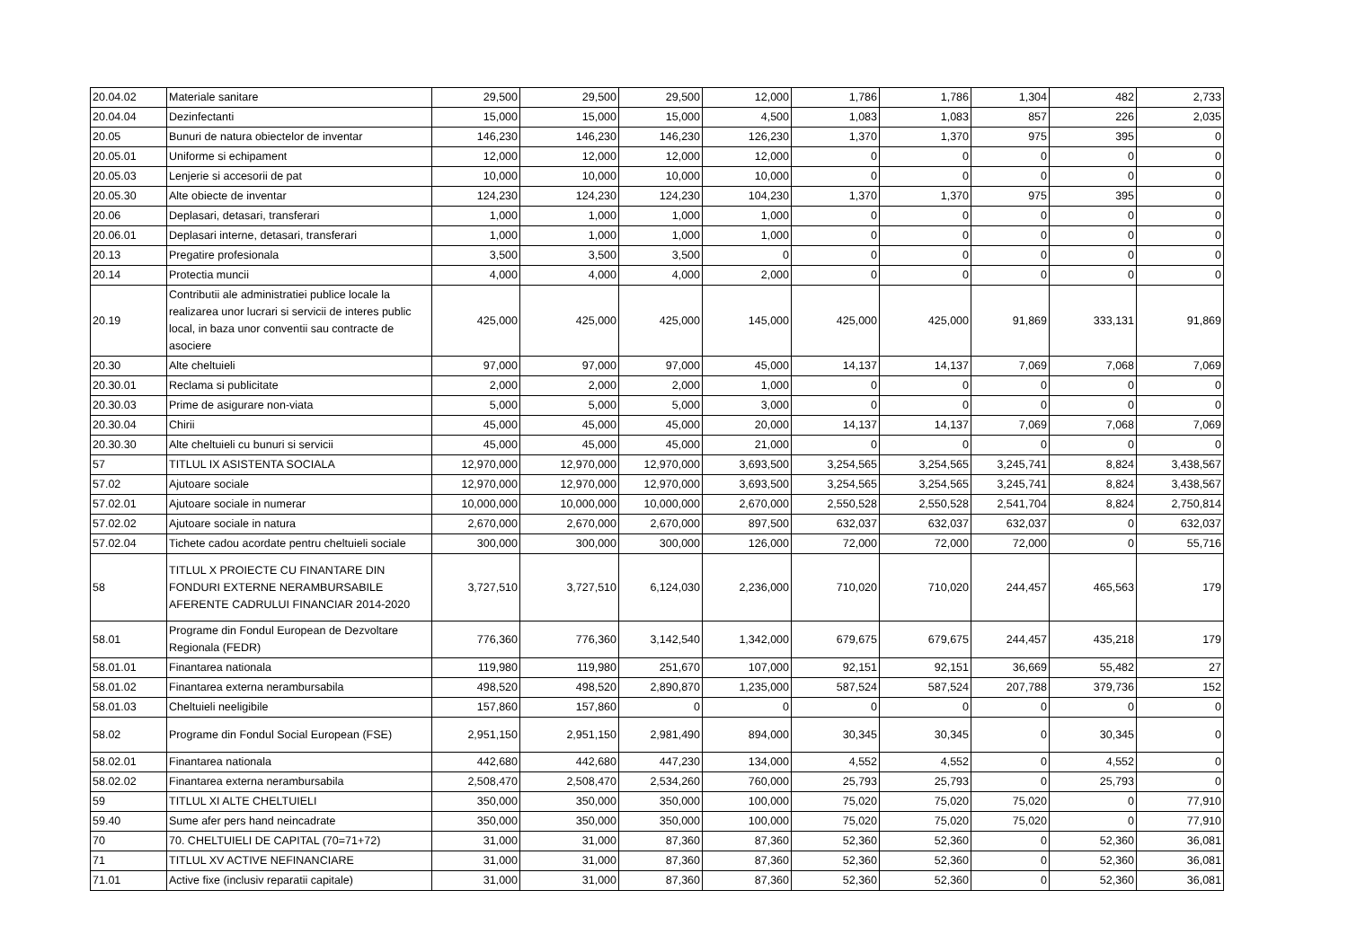| 20.04.02 | Materiale sanitare | 29,500 | 29,500 | 29,500 | 12,000 | 1,786 | 1,786 | 1,304 | 482 | 2,733 |
| 20.04.04 | Dezinfectanti | 15,000 | 15,000 | 15,000 | 4,500 | 1,083 | 1,083 | 857 | 226 | 2,035 |
| 20.05 | Bunuri de natura obiectelor de inventar | 146,230 | 146,230 | 146,230 | 126,230 | 1,370 | 1,370 | 975 | 395 | 0 |
| 20.05.01 | Uniforme si echipament | 12,000 | 12,000 | 12,000 | 12,000 | 0 | 0 | 0 | 0 | 0 |
| 20.05.03 | Lenjerie si accesorii de pat | 10,000 | 10,000 | 10,000 | 10,000 | 0 | 0 | 0 | 0 | 0 |
| 20.05.30 | Alte obiecte de inventar | 124,230 | 124,230 | 124,230 | 104,230 | 1,370 | 1,370 | 975 | 395 | 0 |
| 20.06 | Deplasari, detasari, transferari | 1,000 | 1,000 | 1,000 | 1,000 | 0 | 0 | 0 | 0 | 0 |
| 20.06.01 | Deplasari interne, detasari, transferari | 1,000 | 1,000 | 1,000 | 1,000 | 0 | 0 | 0 | 0 | 0 |
| 20.13 | Pregatire profesionala | 3,500 | 3,500 | 3,500 | 0 | 0 | 0 | 0 | 0 | 0 |
| 20.14 | Protectia muncii | 4,000 | 4,000 | 4,000 | 2,000 | 0 | 0 | 0 | 0 | 0 |
| 20.19 | Contributii ale administratiei publice locale la realizarea unor lucrari si servicii de interes public local, in baza unor conventii sau contracte de asociere | 425,000 | 425,000 | 425,000 | 145,000 | 425,000 | 425,000 | 91,869 | 333,131 | 91,869 |
| 20.30 | Alte cheltuieli | 97,000 | 97,000 | 97,000 | 45,000 | 14,137 | 14,137 | 7,069 | 7,068 | 7,069 |
| 20.30.01 | Reclama si publicitate | 2,000 | 2,000 | 2,000 | 1,000 | 0 | 0 | 0 | 0 | 0 |
| 20.30.03 | Prime de asigurare non-viata | 5,000 | 5,000 | 5,000 | 3,000 | 0 | 0 | 0 | 0 | 0 |
| 20.30.04 | Chirii | 45,000 | 45,000 | 45,000 | 20,000 | 14,137 | 14,137 | 7,069 | 7,068 | 7,069 |
| 20.30.30 | Alte cheltuieli cu bunuri si servicii | 45,000 | 45,000 | 45,000 | 21,000 | 0 | 0 | 0 | 0 | 0 |
| 57 | TITLUL IX ASISTENTA SOCIALA | 12,970,000 | 12,970,000 | 12,970,000 | 3,693,500 | 3,254,565 | 3,254,565 | 3,245,741 | 8,824 | 3,438,567 |
| 57.02 | Ajutoare sociale | 12,970,000 | 12,970,000 | 12,970,000 | 3,693,500 | 3,254,565 | 3,254,565 | 3,245,741 | 8,824 | 3,438,567 |
| 57.02.01 | Ajutoare sociale in numerar | 10,000,000 | 10,000,000 | 10,000,000 | 2,670,000 | 2,550,528 | 2,550,528 | 2,541,704 | 8,824 | 2,750,814 |
| 57.02.02 | Ajutoare sociale in natura | 2,670,000 | 2,670,000 | 2,670,000 | 897,500 | 632,037 | 632,037 | 632,037 | 0 | 632,037 |
| 57.02.04 | Tichete cadou acordate pentru cheltuieli sociale | 300,000 | 300,000 | 300,000 | 126,000 | 72,000 | 72,000 | 72,000 | 0 | 55,716 |
| 58 | TITLUL X PROIECTE CU FINANTARE DIN FONDURI EXTERNE NERAMBURSABILE AFERENTE CADRULUI FINANCIAR 2014-2020 | 3,727,510 | 3,727,510 | 6,124,030 | 2,236,000 | 710,020 | 710,020 | 244,457 | 465,563 | 179 |
| 58.01 | Programe din Fondul European de Dezvoltare Regionala (FEDR) | 776,360 | 776,360 | 3,142,540 | 1,342,000 | 679,675 | 679,675 | 244,457 | 435,218 | 179 |
| 58.01.01 | Finantarea nationala | 119,980 | 119,980 | 251,670 | 107,000 | 92,151 | 92,151 | 36,669 | 55,482 | 27 |
| 58.01.02 | Finantarea externa nerambursabila | 498,520 | 498,520 | 2,890,870 | 1,235,000 | 587,524 | 587,524 | 207,788 | 379,736 | 152 |
| 58.01.03 | Cheltuieli neeligibile | 157,860 | 157,860 | 0 | 0 | 0 | 0 | 0 | 0 | 0 |
| 58.02 | Programe din Fondul Social European (FSE) | 2,951,150 | 2,951,150 | 2,981,490 | 894,000 | 30,345 | 30,345 | 0 | 30,345 | 0 |
| 58.02.01 | Finantarea nationala | 442,680 | 442,680 | 447,230 | 134,000 | 4,552 | 4,552 | 0 | 4,552 | 0 |
| 58.02.02 | Finantarea externa nerambursabila | 2,508,470 | 2,508,470 | 2,534,260 | 760,000 | 25,793 | 25,793 | 0 | 25,793 | 0 |
| 59 | TITLUL XI ALTE CHELTUIELI | 350,000 | 350,000 | 350,000 | 100,000 | 75,020 | 75,020 | 75,020 | 0 | 77,910 |
| 59.40 | Sume afer pers hand neincadrate | 350,000 | 350,000 | 350,000 | 100,000 | 75,020 | 75,020 | 75,020 | 0 | 77,910 |
| 70 | 70. CHELTUIELI DE CAPITAL (70=71+72) | 31,000 | 31,000 | 87,360 | 87,360 | 52,360 | 52,360 | 0 | 52,360 | 36,081 |
| 71 | TITLUL XV ACTIVE NEFINANCIARE | 31,000 | 31,000 | 87,360 | 87,360 | 52,360 | 52,360 | 0 | 52,360 | 36,081 |
| 71.01 | Active fixe (inclusiv reparatii capitale) | 31,000 | 31,000 | 87,360 | 87,360 | 52,360 | 52,360 | 0 | 52,360 | 36,081 |